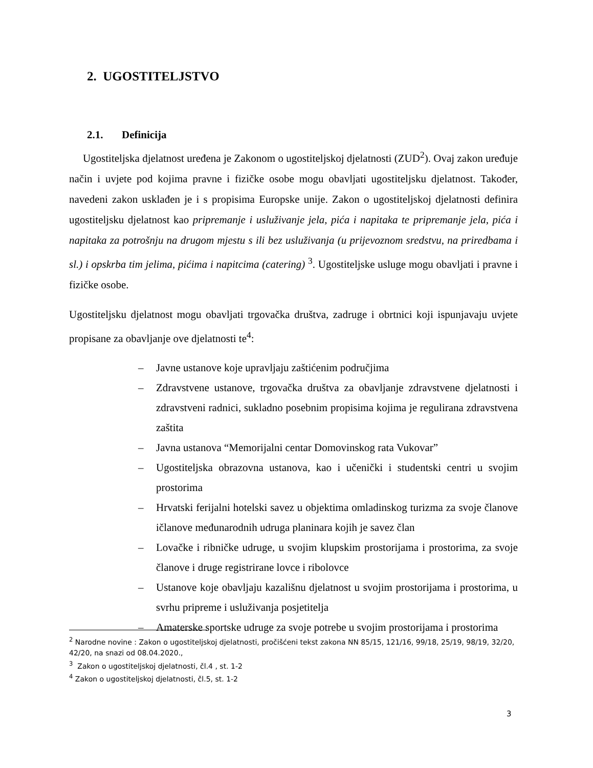2. UGOSTITELJSTVO
2.1. Definicija
Ugostiteljska djelatnost uređena je Zakonom o ugostiteljskoj djelatnosti (ZUD<sup>2</sup>). Ovaj zakon uređuje način i uvjete pod kojima pravne i fizičke osobe mogu obavljati ugostiteljsku djelatnost. Također, navedeni zakon usklađen je i s propisima Europske unije. Zakon o ugostiteljskoj djelatnosti definira ugostiteljsku djelatnost kao pripremanje i usluživanje jela, pića i napitaka te pripremanje jela, pića i napitaka za potrošnju na drugom mjestu s ili bez usluživanja (u prijevoznom sredstvu, na priredbama i sl.) i opskrba tim jelima, pićima i napitcima (catering) <sup>3</sup>. Ugostiteljske usluge mogu obavljati i pravne i fizičke osobe.
Ugostiteljsku djelatnost mogu obavljati trgovačka društva, zadruge i obrtnici koji ispunjavaju uvjete propisane za obavljanje ove djelatnosti te<sup>4</sup>:
– Javne ustanove koje upravljaju zaštićenim područjima
– Zdravstvene ustanove, trgovačka društva za obavljanje zdravstvene djelatnosti i zdravstveni radnici, sukladno posebnim propisima kojima je regulirana zdravstvena zaštita
– Javna ustanova “Memorijalni centar Domovinskog rata Vukovar”
– Ugostiteljska obrazovna ustanova, kao i učenički i studentski centri u svojim prostorima
– Hrvatski ferijalni hotelski savez u objektima omladinskog turizma za svoje članove ičlanove međunarodnih udruga planinara kojih je savez član
– Lovačke i ribničke udruge, u svojim klupskim prostorijama i prostorima, za svoje članove i druge registrirane lovce i ribolovce
– Ustanove koje obavljaju kazališnu djelatnost u svojim prostorijama i prostorima, u svrhu pripreme i usluživanja posjetitelja
– Amaterske sportske udruge za svoje potrebe u svojim prostorijama i prostorima
<sup>2</sup> Narodne novine : Zakon o ugostiteljskoj djelatnosti, pročišćeni tekst zakona NN 85/15, 121/16, 99/18, 25/19, 98/19, 32/20, 42/20, na snazi od 08.04.2020.,
<sup>3</sup> Zakon o ugostiteljskoj djelatnosti, čl.4 , st. 1-2
<sup>4</sup> Zakon o ugostiteljskoj djelatnosti, čl.5, st. 1-2
3